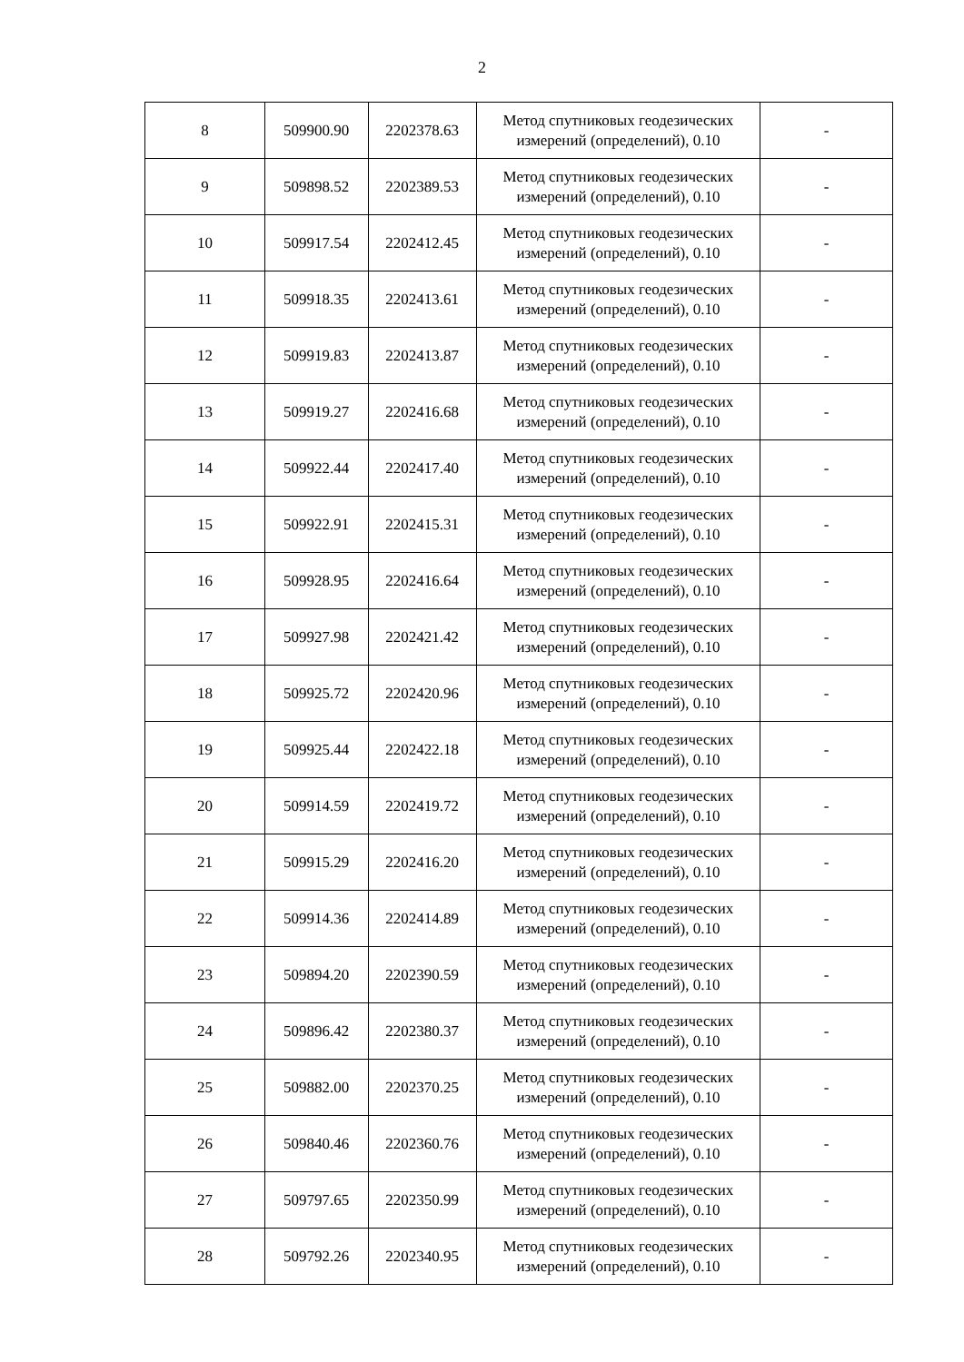2
| 8 | 509900.90 | 2202378.63 | Метод спутниковых геодезических измерений (определений), 0.10 | - |
| 9 | 509898.52 | 2202389.53 | Метод спутниковых геодезических измерений (определений), 0.10 | - |
| 10 | 509917.54 | 2202412.45 | Метод спутниковых геодезических измерений (определений), 0.10 | - |
| 11 | 509918.35 | 2202413.61 | Метод спутниковых геодезических измерений (определений), 0.10 | - |
| 12 | 509919.83 | 2202413.87 | Метод спутниковых геодезических измерений (определений), 0.10 | - |
| 13 | 509919.27 | 2202416.68 | Метод спутниковых геодезических измерений (определений), 0.10 | - |
| 14 | 509922.44 | 2202417.40 | Метод спутниковых геодезических измерений (определений), 0.10 | - |
| 15 | 509922.91 | 2202415.31 | Метод спутниковых геодезических измерений (определений), 0.10 | - |
| 16 | 509928.95 | 2202416.64 | Метод спутниковых геодезических измерений (определений), 0.10 | - |
| 17 | 509927.98 | 2202421.42 | Метод спутниковых геодезических измерений (определений), 0.10 | - |
| 18 | 509925.72 | 2202420.96 | Метод спутниковых геодезических измерений (определений), 0.10 | - |
| 19 | 509925.44 | 2202422.18 | Метод спутниковых геодезических измерений (определений), 0.10 | - |
| 20 | 509914.59 | 2202419.72 | Метод спутниковых геодезических измерений (определений), 0.10 | - |
| 21 | 509915.29 | 2202416.20 | Метод спутниковых геодезических измерений (определений), 0.10 | - |
| 22 | 509914.36 | 2202414.89 | Метод спутниковых геодезических измерений (определений), 0.10 | - |
| 23 | 509894.20 | 2202390.59 | Метод спутниковых геодезических измерений (определений), 0.10 | - |
| 24 | 509896.42 | 2202380.37 | Метод спутниковых геодезических измерений (определений), 0.10 | - |
| 25 | 509882.00 | 2202370.25 | Метод спутниковых геодезических измерений (определений), 0.10 | - |
| 26 | 509840.46 | 2202360.76 | Метод спутниковых геодезических измерений (определений), 0.10 | - |
| 27 | 509797.65 | 2202350.99 | Метод спутниковых геодезических измерений (определений), 0.10 | - |
| 28 | 509792.26 | 2202340.95 | Метод спутниковых геодезических измерений (определений), 0.10 | - |